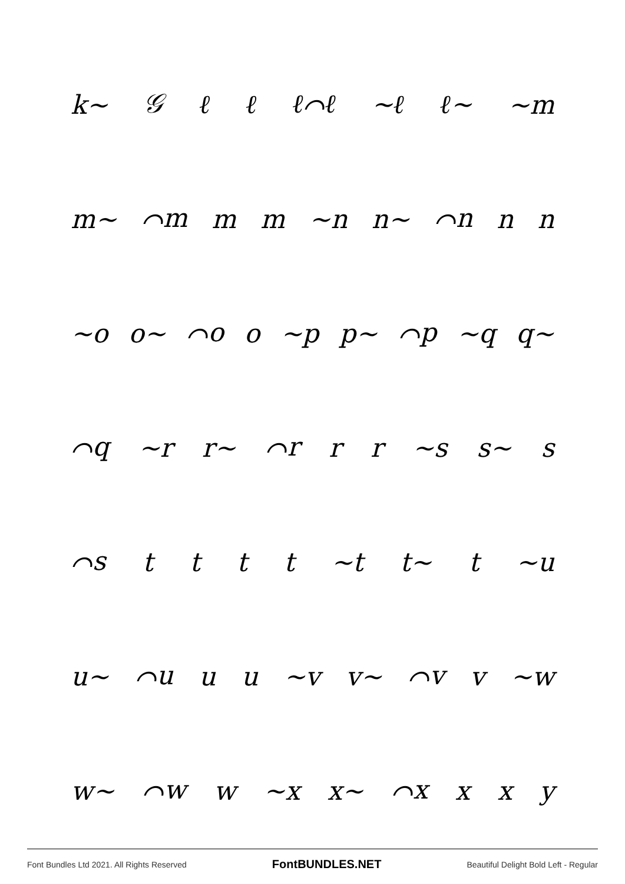k~ 𝒢 ℓ ℓ ℓ⌒ℓ ~ℓ ℓ~ ~m
m~ ⌒m m m ~n n~ ⌒n n n
~o o~ ⌒o o ~p p~ ⌒p ~q q~
⌒q ~r r~ ⌒r r r ~s s~ s
⌒s tttt ~t t~ t ~u
u~ ⌒u u u ~v v~ ⌒v v ~w
w~ ⌒w w ~x x~ ⌒x x x y
Font Bundles Ltd 2021. All Rights Reserved FontBUNDLES.NET Beautiful Delight Bold Left - Regular